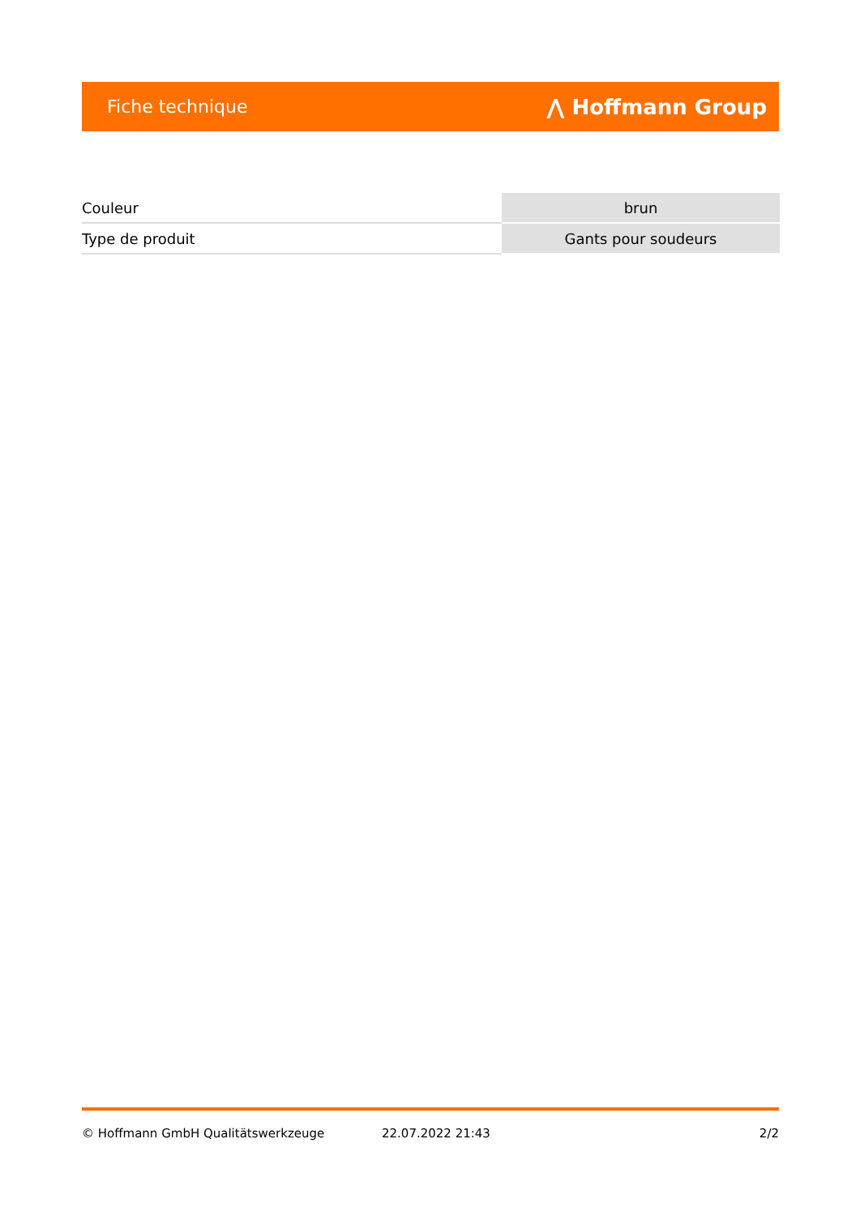Fiche technique ⋀ Hoffmann Group
| Couleur | brun |
| Type de produit | Gants pour soudeurs |
© Hoffmann GmbH Qualitätswerkzeuge 22.07.2022 21:43 2/2